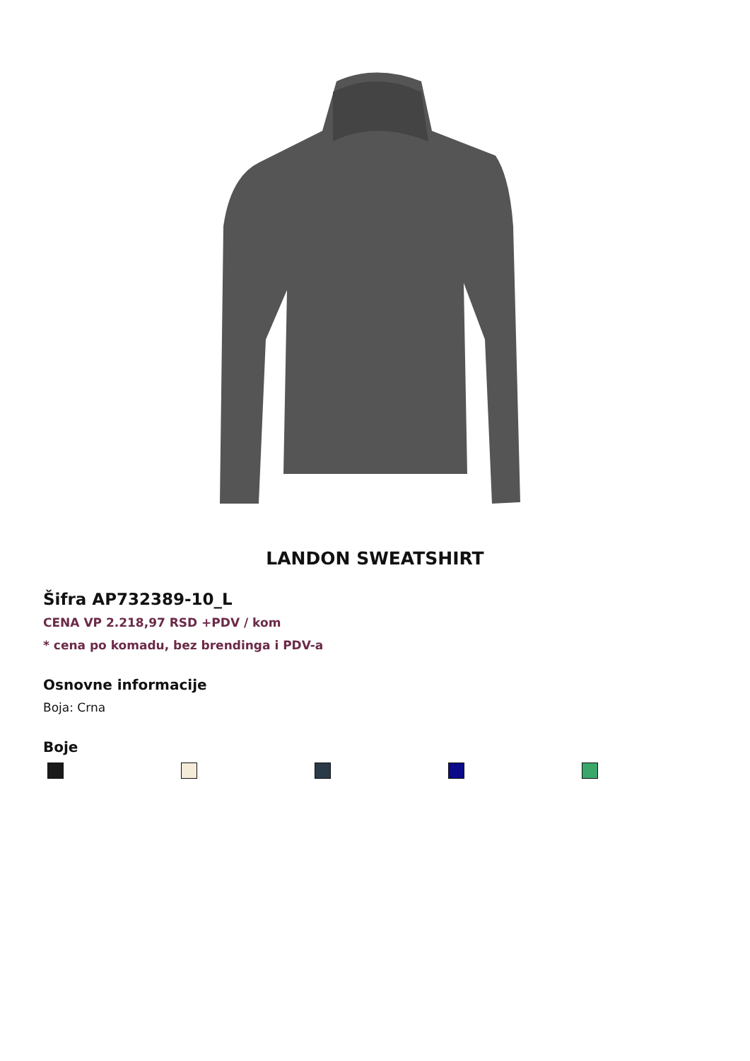LANDON SWEATSHIRT
Šifra AP732389-10_L
CENA VP 2.218,97 RSD +PDV / kom
* cena po komadu, bez brendinga i PDV-a
Osnovne informacije
Boja: Crna
Boje